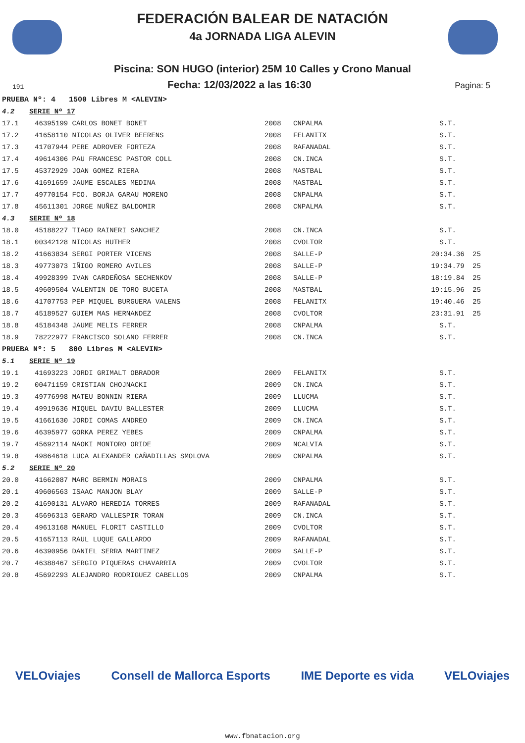FEDERACIÓN BALEAR DE NATACIÓN
4a JORNADA LIGA ALEVIN
Piscina: SON HUGO (interior) 25M 10 Calles y Crono Manual
191 Fecha: 12/03/2022 a las 16:30 Pagina: 5
| PRUEBA Nº: 4 1500 Libres M <ALEVIN> | | | | | |
| 4.2 SERIE Nº 17 | | | | | |
| 17.1 | 46395199 CARLOS BONET BONET | 2008 | CNPALMA | S.T. | |
| 17.2 | 41658110 NICOLAS OLIVER BEERENS | 2008 | FELANITX | S.T. | |
| 17.3 | 41707944 PERE ADROVER FORTEZA | 2008 | RAFANADAL | S.T. | |
| 17.4 | 49614306 PAU FRANCESC PASTOR COLL | 2008 | CN.INCA | S.T. | |
| 17.5 | 45372929 JOAN GOMEZ RIERA | 2008 | MASTBAL | S.T. | |
| 17.6 | 41691659 JAUME ESCALES MEDINA | 2008 | MASTBAL | S.T. | |
| 17.7 | 49770154 FCO. BORJA GARAU MORENO | 2008 | CNPALMA | S.T. | |
| 17.8 | 45611301 JORGE NUÑEZ BALDOMIR | 2008 | CNPALMA | S.T. | |
| 4.3 SERIE Nº 18 | | | | | |
| 18.0 | 45188227 TIAGO RAINERI SANCHEZ | 2008 | CN.INCA | S.T. | |
| 18.1 | 00342128 NICOLAS HUTHER | 2008 | CVOLTOR | S.T. | |
| 18.2 | 41663834 SERGI PORTER VICENS | 2008 | SALLE-P | 20:34.36 | 25 |
| 18.3 | 49773073 IÑIGO ROMERO AVILES | 2008 | SALLE-P | 19:34.79 | 25 |
| 18.4 | 49928399 IVAN CARDEÑOSA SECHENKOV | 2008 | SALLE-P | 18:19.84 | 25 |
| 18.5 | 49609504 VALENTIN DE TORO BUCETA | 2008 | MASTBAL | 19:15.96 | 25 |
| 18.6 | 41707753 PEP MIQUEL BURGUERA VALENS | 2008 | FELANITX | 19:40.46 | 25 |
| 18.7 | 45189527 GUIEM MAS HERNANDEZ | 2008 | CVOLTOR | 23:31.91 | 25 |
| 18.8 | 45184348 JAUME MELIS FERRER | 2008 | CNPALMA | S.T. | |
| 18.9 | 78222977 FRANCISCO SOLANO FERRER | 2008 | CN.INCA | S.T. | |
| PRUEBA Nº: 5 800 Libres M <ALEVIN> | | | | | |
| 5.1 SERIE Nº 19 | | | | | |
| 19.1 | 41693223 JORDI GRIMALT OBRADOR | 2009 | FELANITX | S.T. | |
| 19.2 | 00471159 CRISTIAN CHOJNACKI | 2009 | CN.INCA | S.T. | |
| 19.3 | 49776998 MATEU BONNIN RIERA | 2009 | LLUCMA | S.T. | |
| 19.4 | 49919636 MIQUEL DAVIU BALLESTER | 2009 | LLUCMA | S.T. | |
| 19.5 | 41661630 JORDI COMAS ANDREO | 2009 | CN.INCA | S.T. | |
| 19.6 | 46395977 GORKA PEREZ YEBES | 2009 | CNPALMA | S.T. | |
| 19.7 | 45692114 NAOKI MONTORO ORIDE | 2009 | NCALVIA | S.T. | |
| 19.8 | 49864618 LUCA ALEXANDER CAÑADILLAS SMOLOVA | 2009 | CNPALMA | S.T. | |
| 5.2 SERIE Nº 20 | | | | | |
| 20.0 | 41662087 MARC BERMIN MORAIS | 2009 | CNPALMA | S.T. | |
| 20.1 | 49606563 ISAAC MANJON BLAY | 2009 | SALLE-P | S.T. | |
| 20.2 | 41690131 ALVARO HEREDIA TORRES | 2009 | RAFANADAL | S.T. | |
| 20.3 | 45696313 GERARD VALLESPIR TORAN | 2009 | CN.INCA | S.T. | |
| 20.4 | 49613168 MANUEL FLORIT CASTILLO | 2009 | CVOLTOR | S.T. | |
| 20.5 | 41657113 RAUL LUQUE GALLARDO | 2009 | RAFANADAL | S.T. | |
| 20.6 | 46390956 DANIEL SERRA MARTINEZ | 2009 | SALLE-P | S.T. | |
| 20.7 | 46388467 SERGIO PIQUERAS CHAVARRIA | 2009 | CVOLTOR | S.T. | |
| 20.8 | 45692293 ALEJANDRO RODRIGUEZ CABELLOS | 2009 | CNPALMA | S.T. | |
VELOviajes Consell de Mallorca Esports IME Deporte es vida VELOviajes
www.fbnatacion.org